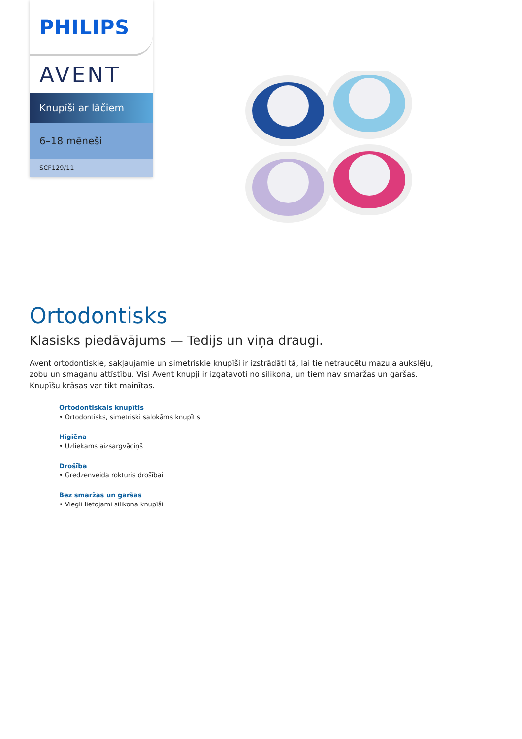PHILIPS
AVENT
Knupīši ar lāčiem
6–18 mēneši
SCF129/11
Ortodontisks
Klasisks piedāvājums — Tedijs un viņa draugi.
Avent ortodontiskie, sakļaujamie un simetriskie knupīši ir izstrādāti tā, lai tie netraucētu mazuļa aukslēju, zobu un smaganu attīstību. Visi Avent knupji ir izgatavoti no silikona, un tiem nav smaržas un garšas. Knupīšu krāsas var tikt mainītas.
Ortodontiskais knupītis
• Ortodontisks, simetriski salokāms knupītis
Higiēna
• Uzliekams aizsargvāciņš
Drošība
• Gredzenveida rokturis drošībai
Bez smaržas un garšas
• Viegli lietojami silikona knupīši